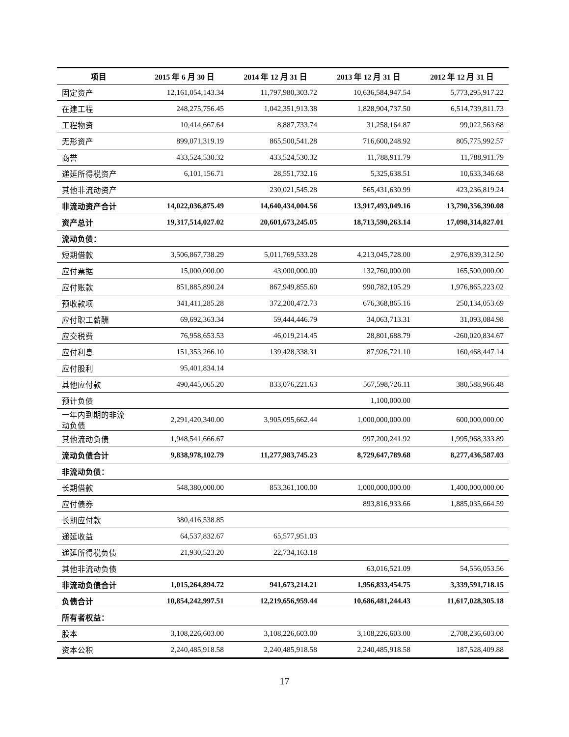| 项目 | 2015 年 6 月 30 日 | 2014 年 12 月 31 日 | 2013 年 12 月 31 日 | 2012 年 12 月 31 日 |
| --- | --- | --- | --- | --- |
| 固定资产 | 12,161,054,143.34 | 11,797,980,303.72 | 10,636,584,947.54 | 5,773,295,917.22 |
| 在建工程 | 248,275,756.45 | 1,042,351,913.38 | 1,828,904,737.50 | 6,514,739,811.73 |
| 工程物资 | 10,414,667.64 | 8,887,733.74 | 31,258,164.87 | 99,022,563.68 |
| 无形资产 | 899,071,319.19 | 865,500,541.28 | 716,600,248.92 | 805,775,992.57 |
| 商誉 | 433,524,530.32 | 433,524,530.32 | 11,788,911.79 | 11,788,911.79 |
| 递延所得税资产 | 6,101,156.71 | 28,551,732.16 | 5,325,638.51 | 10,633,346.68 |
| 其他非流动资产 | | 230,021,545.28 | 565,431,630.99 | 423,236,819.24 |
| 非流动资产合计 | 14,022,036,875.49 | 14,640,434,004.56 | 13,917,493,049.16 | 13,790,356,390.08 |
| 资产总计 | 19,317,514,027.02 | 20,601,673,245.05 | 18,713,590,263.14 | 17,098,314,827.01 |
| 流动负债： | | | | |
| 短期借款 | 3,506,867,738.29 | 5,011,769,533.28 | 4,213,045,728.00 | 2,976,839,312.50 |
| 应付票据 | 15,000,000.00 | 43,000,000.00 | 132,760,000.00 | 165,500,000.00 |
| 应付账款 | 851,885,890.24 | 867,949,855.60 | 990,782,105.29 | 1,976,865,223.02 |
| 预收款项 | 341,411,285.28 | 372,200,472.73 | 676,368,865.16 | 250,134,053.69 |
| 应付职工薪酬 | 69,692,363.34 | 59,444,446.79 | 34,063,713.31 | 31,093,084.98 |
| 应交税费 | 76,958,653.53 | 46,019,214.45 | 28,801,688.79 | -260,020,834.67 |
| 应付利息 | 151,353,266.10 | 139,428,338.31 | 87,926,721.10 | 160,468,447.14 |
| 应付股利 | 95,401,834.14 | | | |
| 其他应付款 | 490,445,065.20 | 833,076,221.63 | 567,598,726.11 | 380,588,966.48 |
| 预计负债 | | | 1,100,000.00 | |
| 一年内到期的非流 动负债 | 2,291,420,340.00 | 3,905,095,662.44 | 1,000,000,000.00 | 600,000,000.00 |
| 其他流动负债 | 1,948,541,666.67 | | 997,200,241.92 | 1,995,968,333.89 |
| 流动负债合计 | 9,838,978,102.79 | 11,277,983,745.23 | 8,729,647,789.68 | 8,277,436,587.03 |
| 非流动负债： | | | | |
| 长期借款 | 548,380,000.00 | 853,361,100.00 | 1,000,000,000.00 | 1,400,000,000.00 |
| 应付债券 | | | 893,816,933.66 | 1,885,035,664.59 |
| 长期应付款 | 380,416,538.85 | | | |
| 递延收益 | 64,537,832.67 | 65,577,951.03 | | |
| 递延所得税负债 | 21,930,523.20 | 22,734,163.18 | | |
| 其他非流动负债 | | | 63,016,521.09 | 54,556,053.56 |
| 非流动负债合计 | 1,015,264,894.72 | 941,673,214.21 | 1,956,833,454.75 | 3,339,591,718.15 |
| 负债合计 | 10,854,242,997.51 | 12,219,656,959.44 | 10,686,481,244.43 | 11,617,028,305.18 |
| 所有者权益： | | | | |
| 股本 | 3,108,226,603.00 | 3,108,226,603.00 | 3,108,226,603.00 | 2,708,236,603.00 |
| 资本公积 | 2,240,485,918.58 | 2,240,485,918.58 | 2,240,485,918.58 | 187,528,409.88 |
17